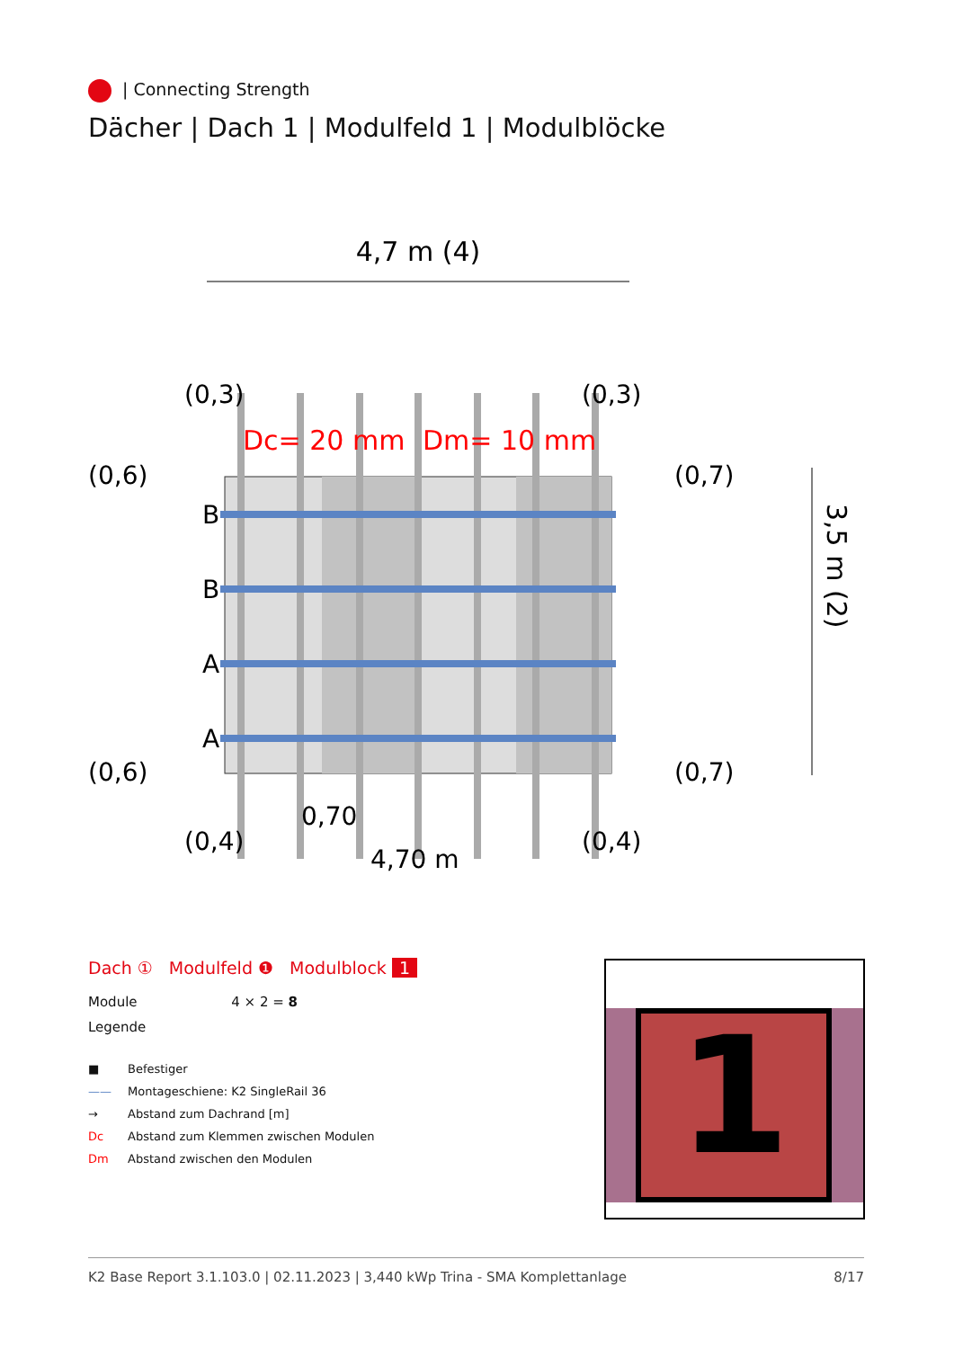| Connecting Strength
Dächer | Dach 1 | Modulfeld 1 | Modulblöcke
4,7 m (4)
B
B
A
A
(0,3)
(0,3)
(0,6)
(0,7)
(0,6)
(0,7)
(0,4)
(0,4)
0,70
4,70 m
Dc= 20 mm
Dm= 10 mm
3,5 m (2)
Dach ① Modulfeld ❶ Modulblock 1
Module 4 × 2 = 8
Legende
■ Befestiger
—— Montageschiene: K2 SingleRail 36
→ Abstand zum Dachrand [m]
Dc Abstand zum Klemmen zwischen Modulen
Dm Abstand zwischen den Modulen
1
K2 Base Report 3.1.103.0 | 02.11.2023 | 3,440 kWp Trina - SMA Komplettanlage 8/17